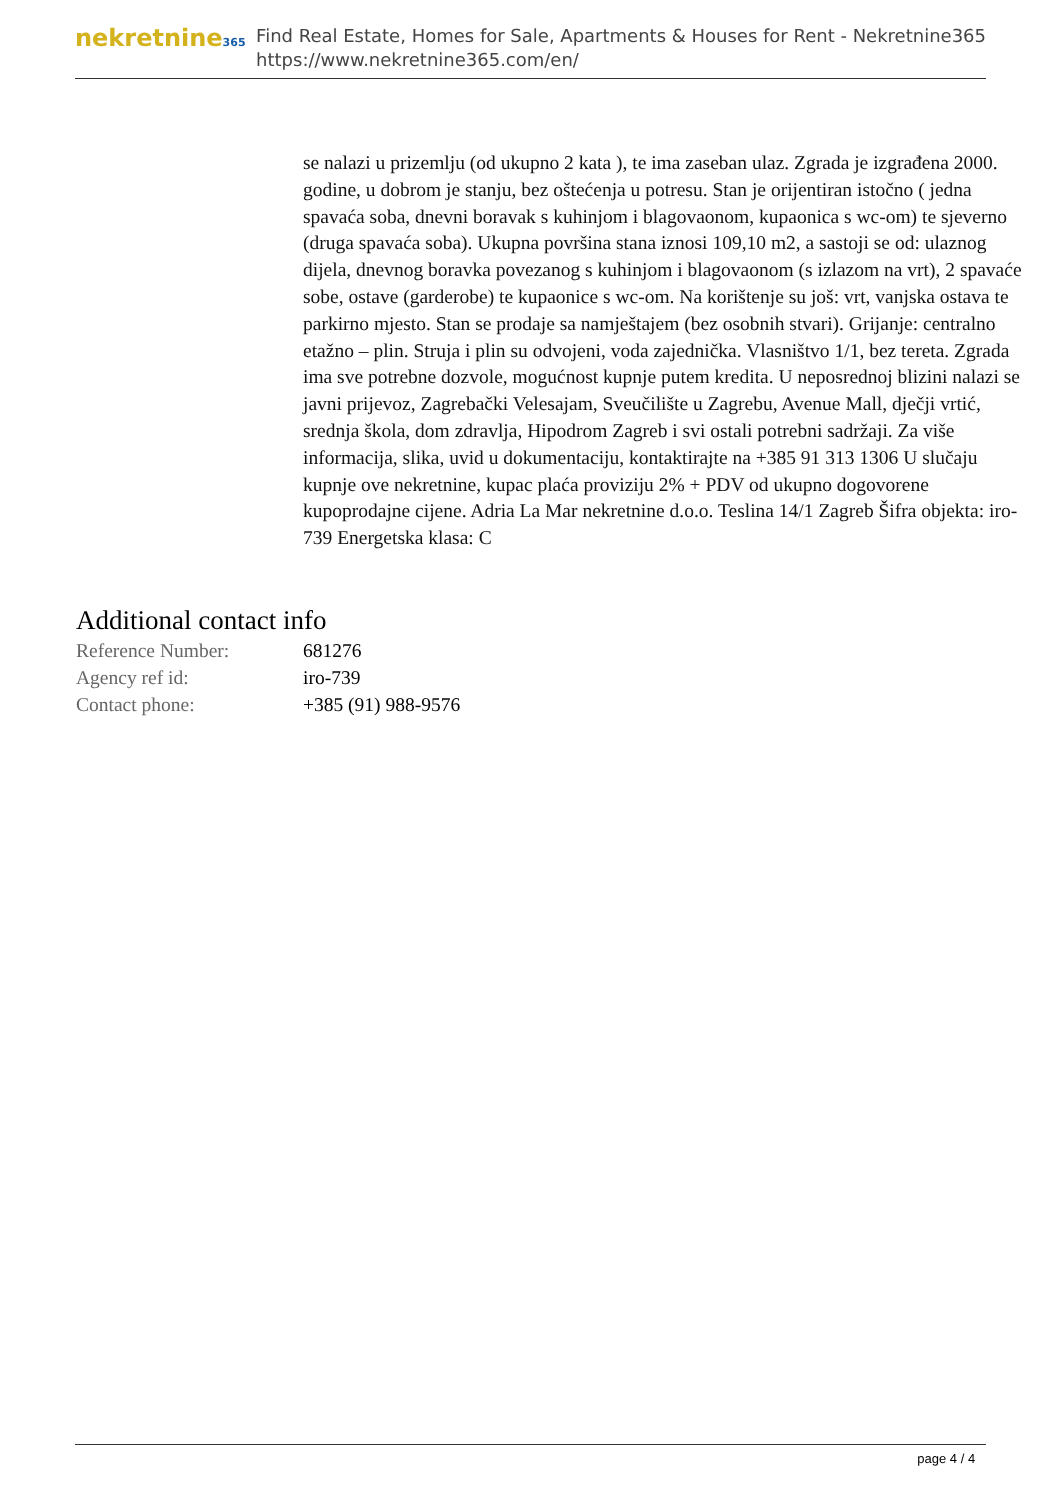nekretnine365
Find Real Estate, Homes for Sale, Apartments & Houses for Rent - Nekretnine365
https://www.nekretnine365.com/en/
se nalazi u prizemlju (od ukupno 2 kata ), te ima zaseban ulaz. Zgrada je izgrađena 2000. godine, u dobrom je stanju, bez oštećenja u potresu. Stan je orijentiran istočno ( jedna spavaća soba, dnevni boravak s kuhinjom i blagovaonom, kupaonica s wc-om) te sjeverno (druga spavaća soba). Ukupna površina stana iznosi 109,10 m2, a sastoji se od: ulaznog dijela, dnevnog boravka povezanog s kuhinjom i blagovaonom (s izlazom na vrt), 2 spavaće sobe, ostave (garderobe) te kupaonice s wc-om. Na korištenje su još: vrt, vanjska ostava te parkirno mjesto. Stan se prodaje sa namještajem (bez osobnih stvari). Grijanje: centralno etažno – plin. Struja i plin su odvojeni, voda zajednička. Vlasništvo 1/1, bez tereta. Zgrada ima sve potrebne dozvole, mogućnost kupnje putem kredita. U neposrednoj blizini nalazi se javni prijevoz, Zagrebački Velesajam, Sveučilište u Zagrebu, Avenue Mall, dječji vrtić, srednja škola, dom zdravlja, Hipodrom Zagreb i svi ostali potrebni sadržaji. Za više informacija, slika, uvid u dokumentaciju, kontaktirajte na +385 91 313 1306 U slučaju kupnje ove nekretnine, kupac plaća proviziju 2% + PDV od ukupno dogovorene kupoprodajne cijene. Adria La Mar nekretnine d.o.o. Teslina 14/1 Zagreb Šifra objekta: iro-739 Energetska klasa: C
Additional contact info
| Reference Number: | 681276 |
| Agency ref id: | iro-739 |
| Contact phone: | +385 (91) 988-9576 |
page 4 / 4